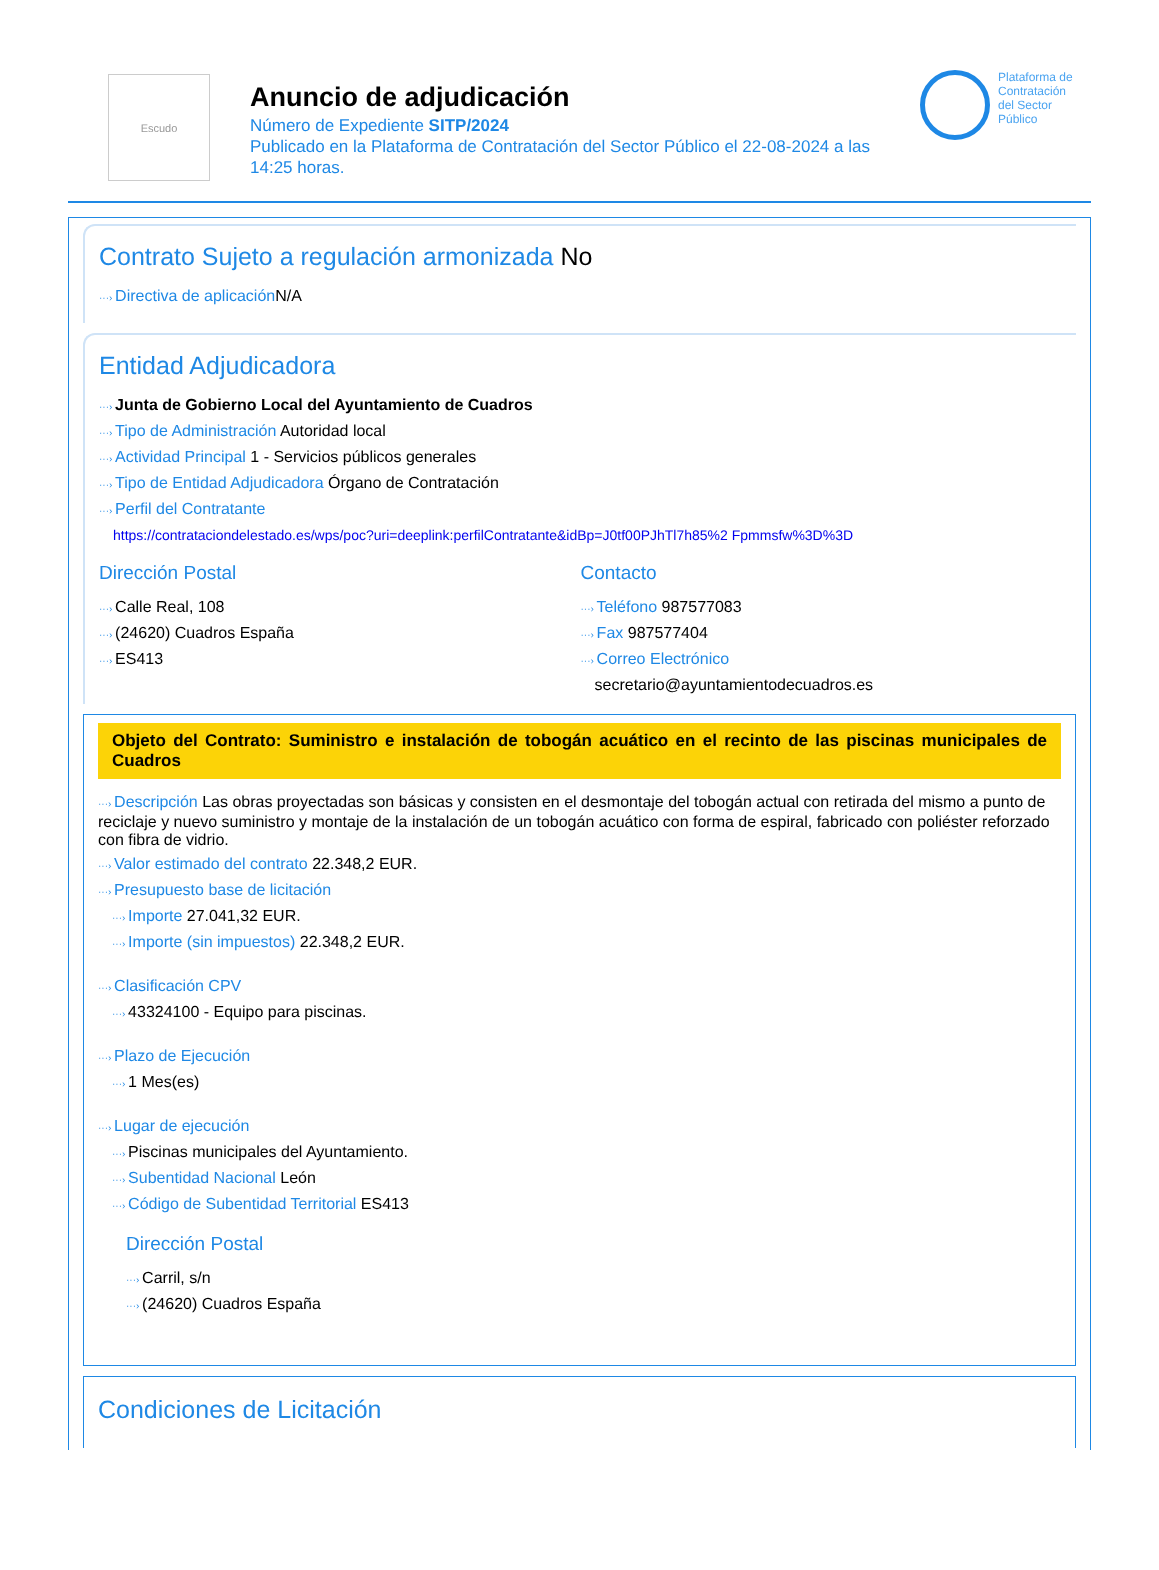Escudo
Anuncio de adjudicación
Número de Expediente SITP/2024
Publicado en la Plataforma de Contratación del Sector Público el 22-08-2024 a las 14:25 horas.
Plataforma de
Contratación
del Sector
Público
Contrato Sujeto a regulación armonizada No
Directiva de aplicación N/A
Entidad Adjudicadora
Junta de Gobierno Local del Ayuntamiento de Cuadros
Tipo de Administración Autoridad local
Actividad Principal 1 - Servicios públicos generales
Tipo de Entidad Adjudicadora Órgano de Contratación
Perfil del Contratante
https://contrataciondelestado.es/wps/poc?uri=deeplink:perfilContratante&idBp=J0tf00PJhTl7h85%2 Fpmmsfw%3D%3D
Dirección Postal
Calle Real, 108
(24620) Cuadros España
ES413
Contacto
Teléfono 987577083
Fax 987577404
Correo Electrónico
secretario@ayuntamientodecuadros.es
Objeto del Contrato: Suministro e instalación de tobogán acuático en el recinto de las piscinas municipales de Cuadros
Descripción Las obras proyectadas son básicas y consisten en el desmontaje del tobogán actual con retirada del mismo a punto de reciclaje y nuevo suministro y montaje de la instalación de un tobogán acuático con forma de espiral, fabricado con poliéster reforzado con fibra de vidrio.
Valor estimado del contrato 22.348,2 EUR.
Presupuesto base de licitación
Importe 27.041,32 EUR.
Importe (sin impuestos) 22.348,2 EUR.
Clasificación CPV
43324100 - Equipo para piscinas.
Plazo de Ejecución
1 Mes(es)
Lugar de ejecución
Piscinas municipales del Ayuntamiento.
Subentidad Nacional León
Código de Subentidad Territorial ES413
Dirección Postal
Carril, s/n
(24620) Cuadros España
Condiciones de Licitación